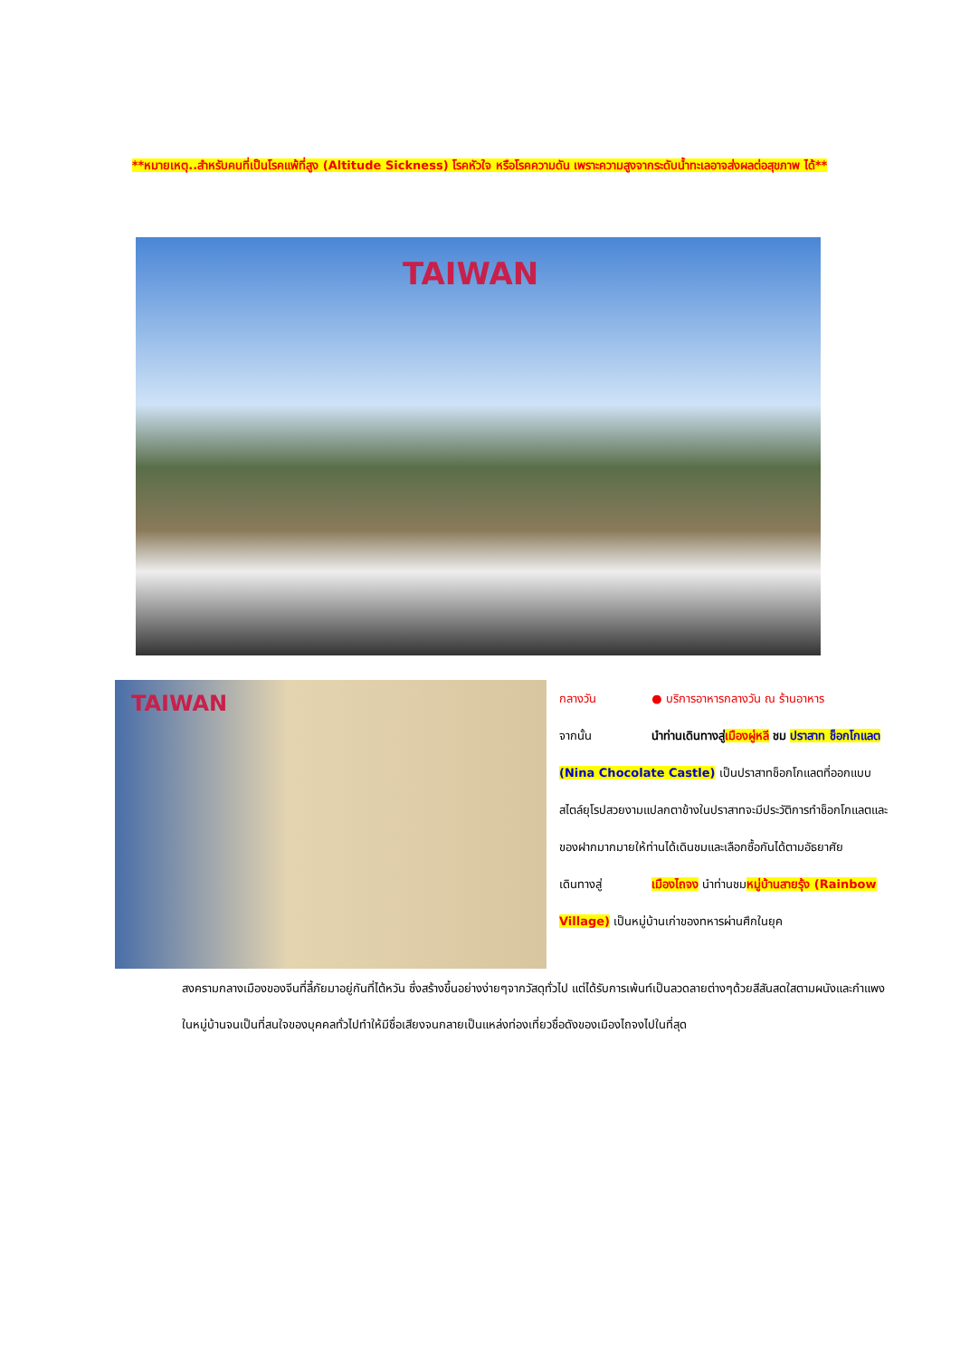**หมายเหตุ..สำหรับคนที่เป็นโรคแพ้ที่สูง (Altitude Sickness) โรคหัวใจ หรือโรคความดัน เพราะความสูงจากระดับน้ำทะเลอาจส่งผลต่อสุขภาพ ได้**
TAIWAN
TAIWAN
กลางวัน ● บริการอาหารกลางวัน ณ ร้านอาหาร
จากนั้น นำท่านเดินทางสู่เมืองผู่หลี ชม ปราสาท ช็อกโกแลต (Nina Chocolate Castle) เป็นปราสาทช็อกโกแลตที่ออกแบบสไตล์ยุโรปสวยงามแปลกตาข้างในปราสาทจะมีประวัติการทำช็อกโกแลตและของฝากมากมายให้ท่านได้เดินชมและเลือกซื้อกันได้ตามอัธยาศัย
เดินทางสู่ เมืองไถจง นำท่านชมหมู่บ้านสายรุ้ง (Rainbow Village) เป็นหมู่บ้านเก่าของทหารผ่านศึกในยุค
สงครามกลางเมืองของจีนที่ลี้ภัยมาอยู่กันที่ไต้หวัน ซึ่งสร้างขึ้นอย่างง่ายๆจากวัสดุทั่วไป แต่ได้รับการเพ้นท์เป็นลวดลายต่างๆด้วยสีสันสดใสตามผนังและกำแพงในหมู่บ้านจนเป็นที่สนใจของบุคคลทั่วไปทำให้มีชื่อเสียงจนกลายเป็นแหล่งท่องเที่ยวชื่อดังของเมืองไถจงไปในที่สุด